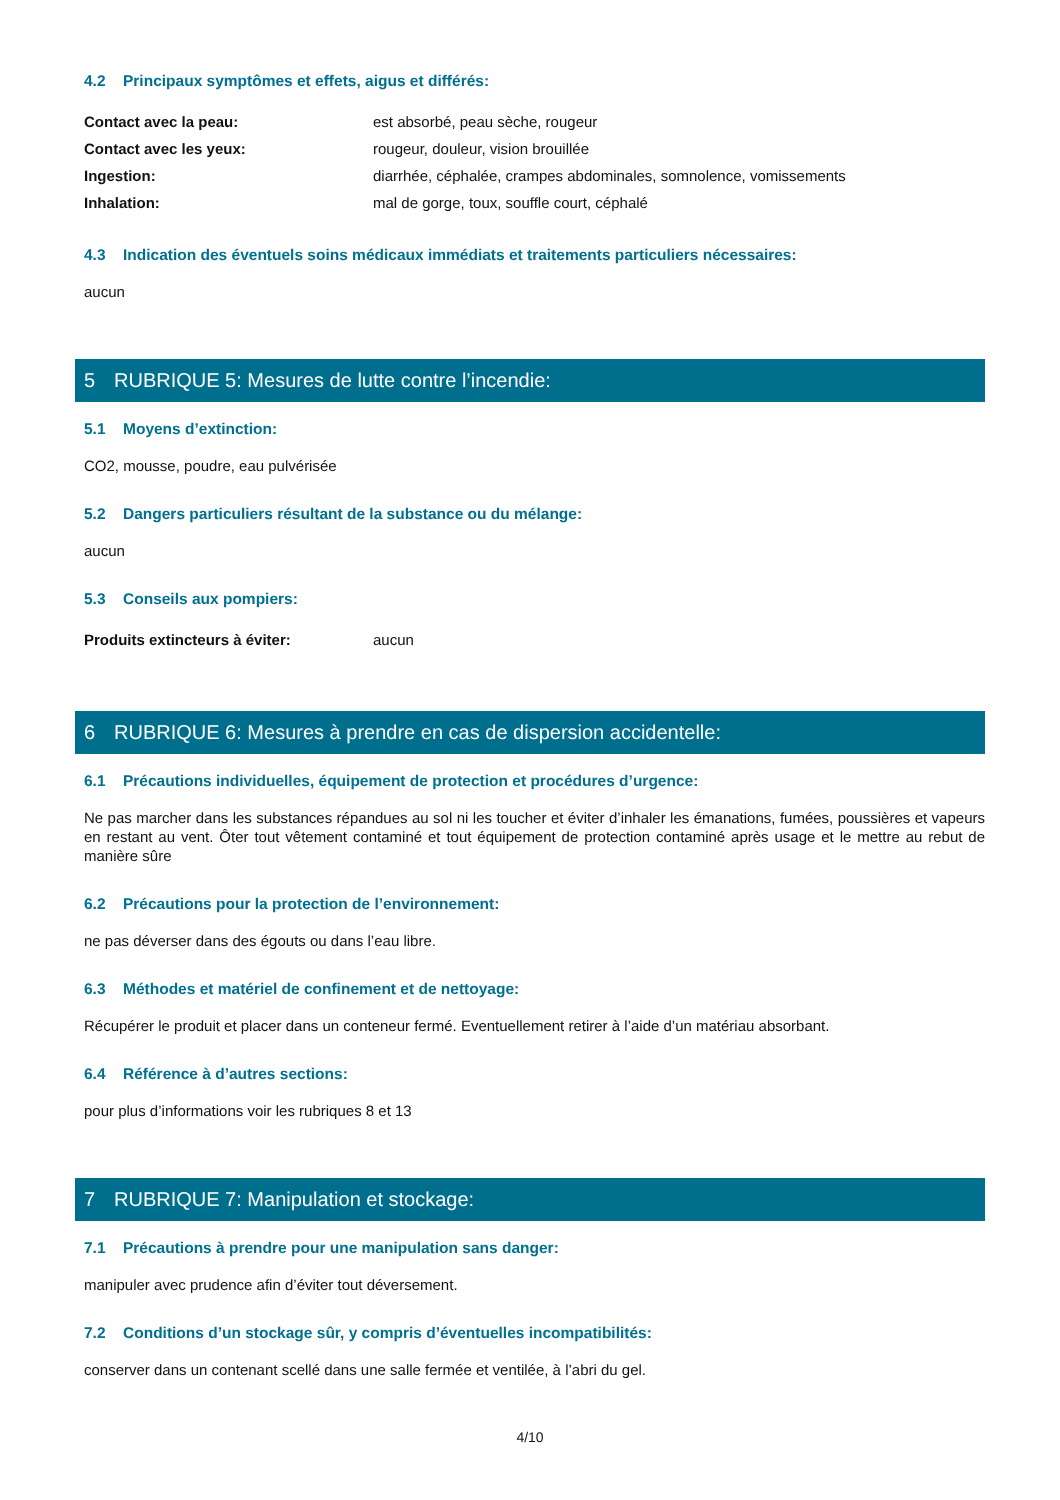4.2 Principaux symptômes et effets, aigus et différés:
Contact avec la peau: est absorbé, peau sèche, rougeur
Contact avec les yeux: rougeur, douleur, vision brouillée
Ingestion: diarrhée, céphalée, crampes abdominales, somnolence, vomissements
Inhalation: mal de gorge, toux, souffle court, céphalé
4.3 Indication des éventuels soins médicaux immédiats et traitements particuliers nécessaires:
aucun
5 RUBRIQUE 5: Mesures de lutte contre l’incendie:
5.1 Moyens d’extinction:
CO2, mousse, poudre, eau pulvérisée
5.2 Dangers particuliers résultant de la substance ou du mélange:
aucun
5.3 Conseils aux pompiers:
Produits extincteurs à éviter: aucun
6 RUBRIQUE 6: Mesures à prendre en cas de dispersion accidentelle:
6.1 Précautions individuelles, équipement de protection et procédures d’urgence:
Ne pas marcher dans les substances répandues au sol ni les toucher et éviter d’inhaler les émanations, fumées, poussières et vapeurs en restant au vent. Ôter tout vêtement contaminé et tout équipement de protection contaminé après usage et le mettre au rebut de manière sûre
6.2 Précautions pour la protection de l’environnement:
ne pas déverser dans des égouts ou dans l’eau libre.
6.3 Méthodes et matériel de confinement et de nettoyage:
Récupérer le produit et placer dans un conteneur fermé. Eventuellement retirer à l’aide d’un matériau absorbant.
6.4 Référence à d’autres sections:
pour plus d’informations voir les rubriques 8 et 13
7 RUBRIQUE 7: Manipulation et stockage:
7.1 Précautions à prendre pour une manipulation sans danger:
manipuler avec prudence afin d’éviter tout déversement.
7.2 Conditions d’un stockage sûr, y compris d’éventuelles incompatibilités:
conserver dans un contenant scellé dans une salle fermée et ventilée, à l’abri du gel.
4/10